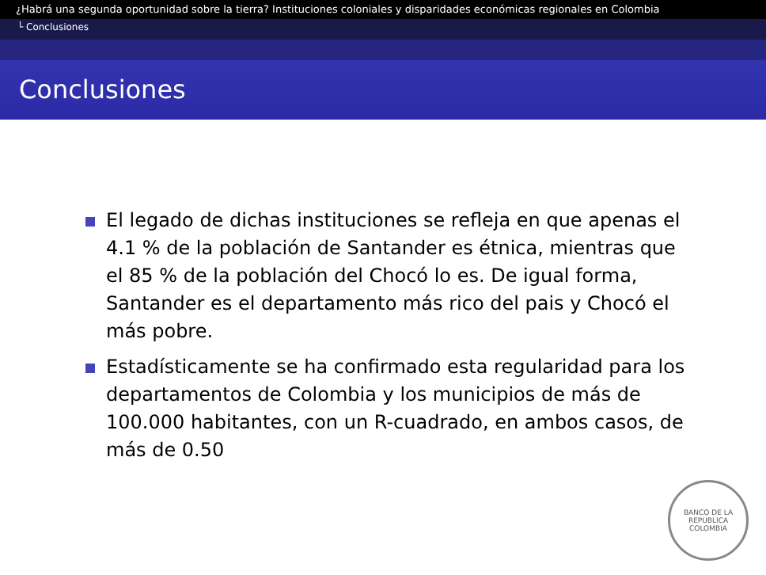¿Habrá una segunda oportunidad sobre la tierra? Instituciones coloniales y disparidades económicas regionales en Colombia
└ Conclusiones
Conclusiones
El legado de dichas instituciones se refleja en que apenas el 4.1 % de la población de Santander es étnica, mientras que el 85 % de la población del Chocó lo es. De igual forma, Santander es el departamento más rico del pais y Chocó el más pobre.
Estadísticamente se ha confirmado esta regularidad para los departamentos de Colombia y los municipios de más de 100.000 habitantes, con un R-cuadrado, en ambos casos, de más de 0.50
BANCO DE LA REPUBLICA
COLOMBIA